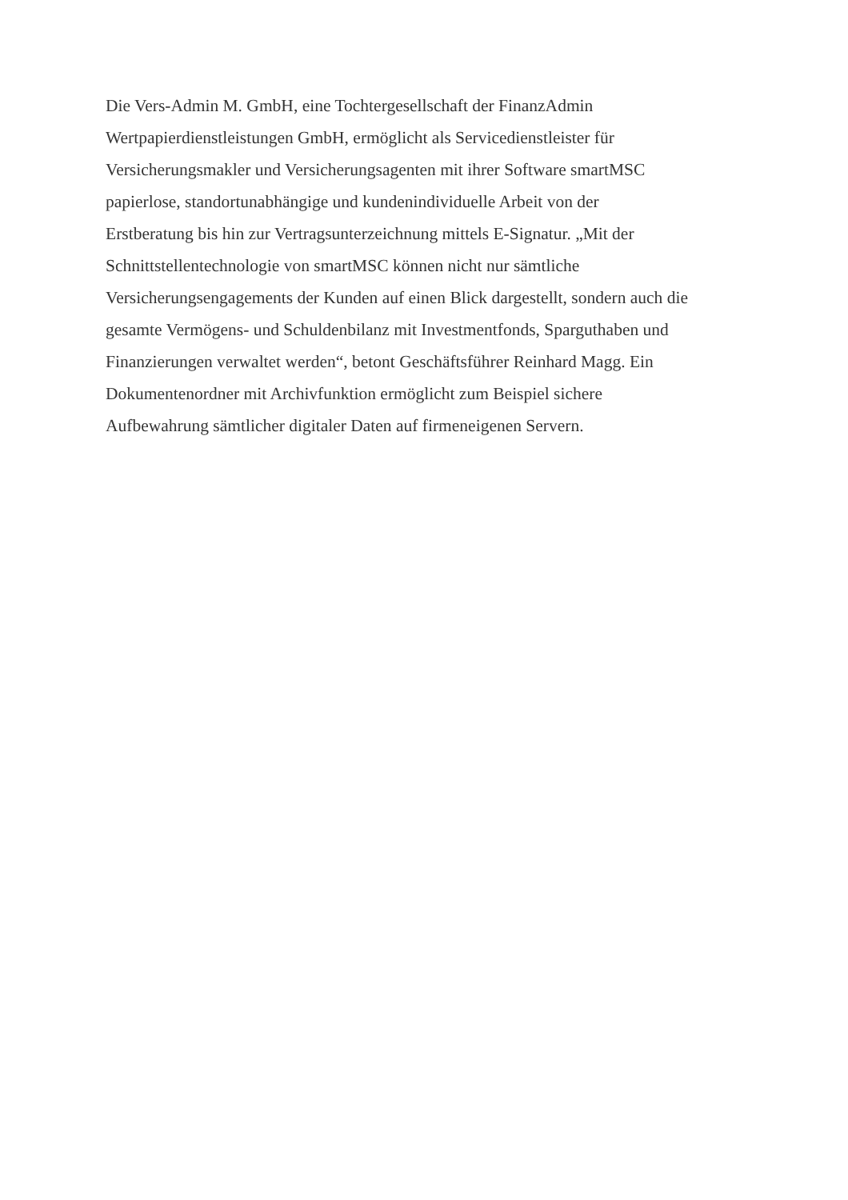Die Vers-Admin M. GmbH, eine Tochtergesellschaft der FinanzAdmin
Wertpapierdienstleistungen GmbH, ermöglicht als Servicedienstleister für
Versicherungsmakler und Versicherungsagenten mit ihrer Software smartMSC
papierlose, standortunabhängige und kundenindividuelle Arbeit von der
Erstberatung bis hin zur Vertragsunterzeichnung mittels E-Signatur. „Mit der
Schnittstellentechnologie von smartMSC können nicht nur sämtliche
Versicherungsengagements der Kunden auf einen Blick dargestellt, sondern auch die
gesamte Vermögens- und Schuldenbilanz mit Investmentfonds, Sparguthaben und
Finanzierungen verwaltet werden“, betont Geschäftsführer Reinhard Magg. Ein
Dokumentenordner mit Archivfunktion ermöglicht zum Beispiel sichere
Aufbewahrung sämtlicher digitaler Daten auf firmeneigenen Servern.